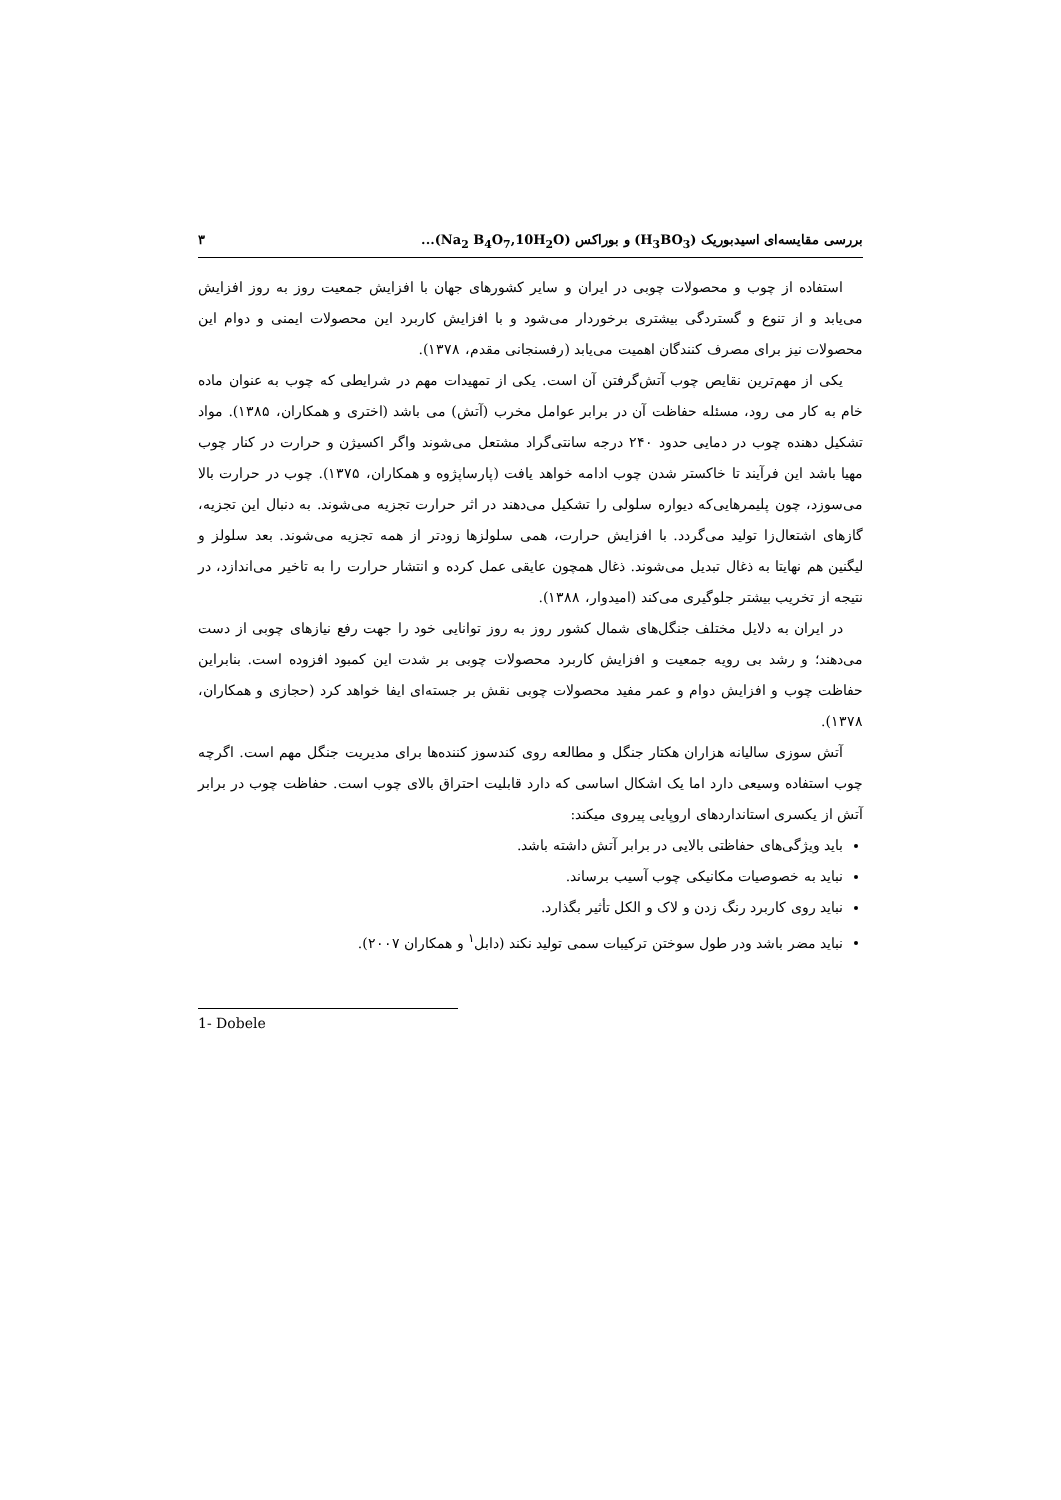بررسی مقایسه‌ای اسیدبوریک (H<sub>3</sub>BO<sub>3</sub>) و بوراکس (Na<sub>2</sub> B<sub>4</sub>O<sub>7</sub>,10H<sub>2</sub>O)... ۳
استفاده از چوب و محصولات چوبی در ایران و سایر کشورهای جهان با افزایش جمعیت روز به روز افزایش می‌یابد و از تنوع و گستردگی بیشتری برخوردار می‌شود و با افزایش کاربرد این محصولات ایمنی و دوام این محصولات نیز برای مصرف کنندگان اهمیت می‌یابد (رفسنجانی مقدم، ۱۳۷۸).
یکی از مهم‌ترین نقایص چوب آتش‌گرفتن آن است. یکی از تمهیدات مهم در شرایطی که چوب به عنوان ماده خام به کار می رود، مسئله حفاظت آن در برابر عوامل مخرب (آتش) می باشد (اختری و همکاران، ۱۳۸۵). مواد تشکیل دهنده چوب در دمایی حدود ۲۴۰ درجه سانتی‌گراد مشتعل می‌شوند واگر اکسیژن و حرارت در کنار چوب مهیا باشد این فرآیند تا خاکستر شدن چوب ادامه خواهد یافت (پارساپژوه و همکاران، ۱۳۷۵). چوب در حرارت بالا می‌سوزد، چون پلیمرهایی‌که دیواره سلولی را تشکیل می‌دهند در اثر حرارت تجزیه می‌شوند. به دنبال این تجزیه، گازهای اشتعال‌زا تولید می‌گردد. با افزایش حرارت، همی سلولزها زودتر از همه تجزیه می‌شوند. بعد سلولز و لیگنین هم نهایتا به ذغال تبدیل می‌شوند. ذغال همچون عایقی عمل کرده و انتشار حرارت را به تاخیر می‌اندازد، در نتیجه از تخریب بیشتر جلوگیری می‌کند (امیدوار، ۱۳۸۸).
در ایران به دلایل مختلف جنگل‌های شمال کشور روز به روز توانایی خود را جهت رفع نیازهای چوبی از دست می‌دهند؛ و رشد بی رویه جمعیت و افزایش کاربرد محصولات چوبی بر شدت این کمبود افزوده است. بنابراین حفاظت چوب و افزایش دوام و عمر مفید محصولات چوبی نقش بر جسته‌ای ایفا خواهد کرد (حجازی و همکاران، ۱۳۷۸).
آتش سوزی سالیانه هزاران هکتار جنگل و مطالعه روی کندسوز کننده‌ها برای مدیریت جنگل مهم است. اگرچه چوب استفاده وسیعی دارد اما یک اشکال اساسی که دارد قابلیت احتراق بالای چوب است. حفاظت چوب در برابر آتش از یکسری استانداردهای اروپایی پیروی میکند:
باید ویژگی‌های حفاظتی بالایی در برابر آتش داشته باشد.
نباید به خصوصیات مکانیکی چوب آسیب برساند.
نباید روی کاربرد رنگ زدن و لاک و الکل تأثیر بگذارد.
نباید مضر باشد ودر طول سوختن ترکیبات سمی تولید نکند (دابل<sup>۱</sup> و همکاران ۲۰۰۷).
1- Dobele